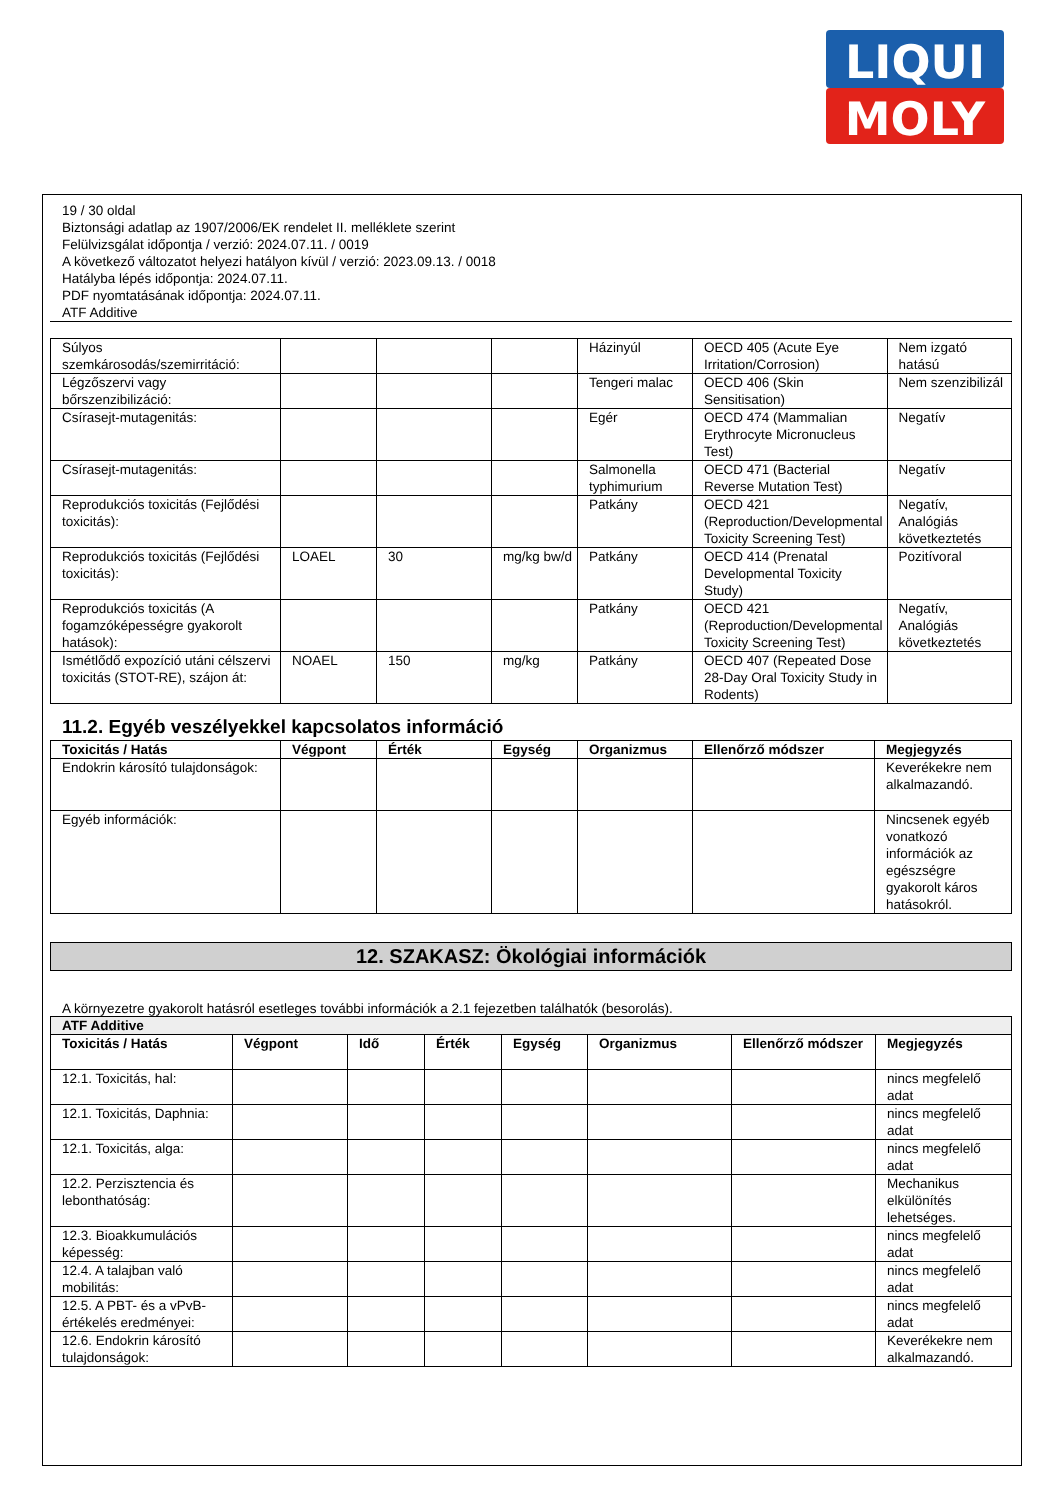LIQUI
MOLY
19 / 30 oldal
Biztonsági adatlap az 1907/2006/EK rendelet II. melléklete szerint
Felülvizsgálat időpontja / verzió: 2024.07.11. / 0019
A következő változatot helyezi hatályon kívül / verzió: 2023.09.13. / 0018
Hatályba lépés időpontja: 2024.07.11.
PDF nyomtatásának időpontja: 2024.07.11.
ATF Additive
| Súlyos szemkárosodás/szemirritáció: | | | | Házinyúl | OECD 405 (Acute Eye Irritation/Corrosion) | Nem izgató hatású |
| Légzőszervi vagy bőrszenzibilizáció: | | | | Tengeri malac | OECD 406 (Skin Sensitisation) | Nem szenzibilizál |
| Csírasejt-mutagenitás: | | | | Egér | OECD 474 (Mammalian Erythrocyte Micronucleus Test) | Negatív |
| Csírasejt-mutagenitás: | | | | Salmonella typhimurium | OECD 471 (Bacterial Reverse Mutation Test) | Negatív |
| Reprodukciós toxicitás (Fejlődési toxicitás): | | | | Patkány | OECD 421 (Reproduction/Developmental Toxicity Screening Test) | Negatív, Analógiás következtetés |
| Reprodukciós toxicitás (Fejlődési toxicitás): | LOAEL | 30 | mg/kg bw/d | Patkány | OECD 414 (Prenatal Developmental Toxicity Study) | Pozitívoral |
| Reprodukciós toxicitás (A fogamzóképességre gyakorolt hatások): | | | | Patkány | OECD 421 (Reproduction/Developmental Toxicity Screening Test) | Negatív, Analógiás következtetés |
| Ismétlődő expozíció utáni célszervi toxicitás (STOT-RE), szájon át: | NOAEL | 150 | mg/kg | Patkány | OECD 407 (Repeated Dose 28-Day Oral Toxicity Study in Rodents) | |
11.2. Egyéb veszélyekkel kapcsolatos információ
| Toxicitás / Hatás | Végpont | Érték | Egység | Organizmus | Ellenőrző módszer | Megjegyzés |
| --- | --- | --- | --- | --- | --- | --- |
| Endokrin károsító tulajdonságok: | | | | | | Keverékekre nem alkalmazandó. |
| Egyéb információk: | | | | | | Nincsenek egyéb vonatkozó információk az egészségre gyakorolt káros hatásokról. |
12. SZAKASZ: Ökológiai információk
A környezetre gyakorolt hatásról esetleges további információk a 2.1 fejezetben találhatók (besorolás).
| ATF Additive | | | | | | | |
| --- | --- | --- | --- | --- | --- | --- | --- |
| Toxicitás / Hatás | Végpont | Idő | Érték | Egység | Organizmus | Ellenőrző módszer | Megjegyzés |
| 12.1. Toxicitás, hal: | | | | | | | nincs megfelelő adat |
| 12.1. Toxicitás, Daphnia: | | | | | | | nincs megfelelő adat |
| 12.1. Toxicitás, alga: | | | | | | | nincs megfelelő adat |
| 12.2. Perzisztencia és lebonthatóság: | | | | | | | Mechanikus elkülönítés lehetséges. |
| 12.3. Bioakkumulációs képesség: | | | | | | | nincs megfelelő adat |
| 12.4. A talajban való mobilitás: | | | | | | | nincs megfelelő adat |
| 12.5. A PBT- és a vPvB-értékelés eredményei: | | | | | | | nincs megfelelő adat |
| 12.6. Endokrin károsító tulajdonságok: | | | | | | | Keverékekre nem alkalmazandó. |